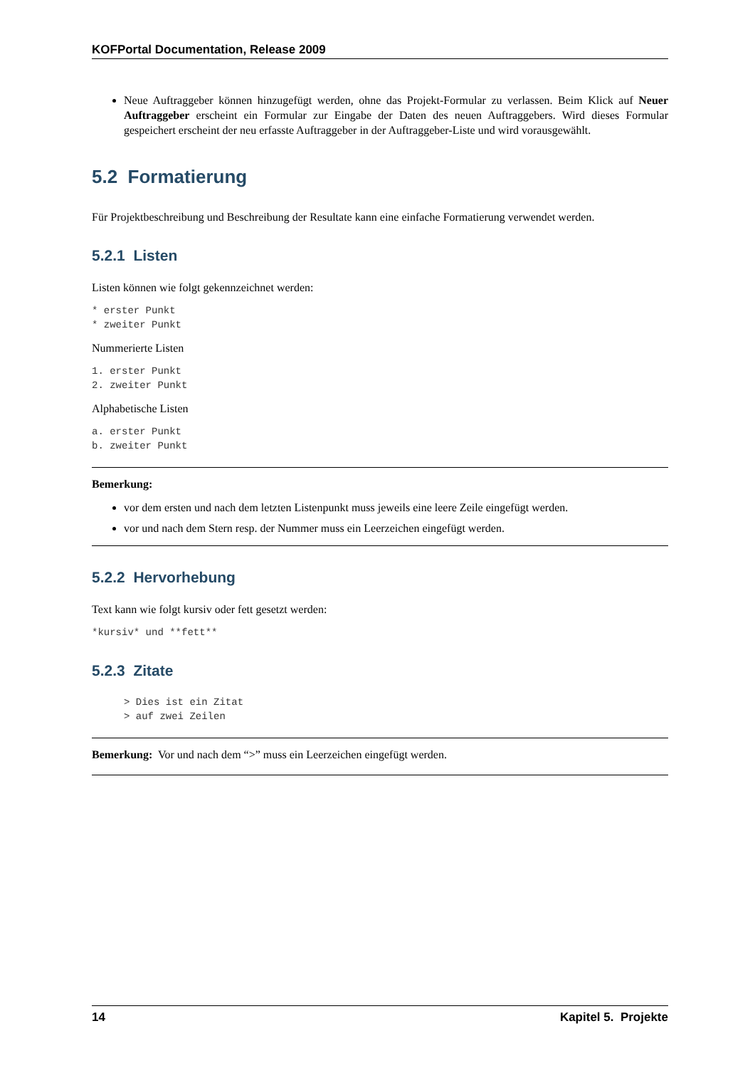KOFPortal Documentation, Release 2009
Neue Auftraggeber können hinzugefügt werden, ohne das Projekt-Formular zu verlassen. Beim Klick auf Neuer Auftraggeber erscheint ein Formular zur Eingabe der Daten des neuen Auftraggebers. Wird dieses Formular gespeichert erscheint der neu erfasste Auftraggeber in der Auftraggeber-Liste und wird vorausgewählt.
5.2 Formatierung
Für Projektbeschreibung und Beschreibung der Resultate kann eine einfache Formatierung verwendet werden.
5.2.1 Listen
Listen können wie folgt gekennzeichnet werden:
* erster Punkt
* zweiter Punkt
Nummerierte Listen
1. erster Punkt
2. zweiter Punkt
Alphabetische Listen
a. erster Punkt
b. zweiter Punkt
Bemerkung:
vor dem ersten und nach dem letzten Listenpunkt muss jeweils eine leere Zeile eingefügt werden.
vor und nach dem Stern resp. der Nummer muss ein Leerzeichen eingefügt werden.
5.2.2 Hervorhebung
Text kann wie folgt kursiv oder fett gesetzt werden:
*kursiv* und **fett**
5.2.3 Zitate
> Dies ist ein Zitat
> auf zwei Zeilen
Bemerkung: Vor und nach dem “>” muss ein Leerzeichen eingefügt werden.
14 Kapitel 5. Projekte